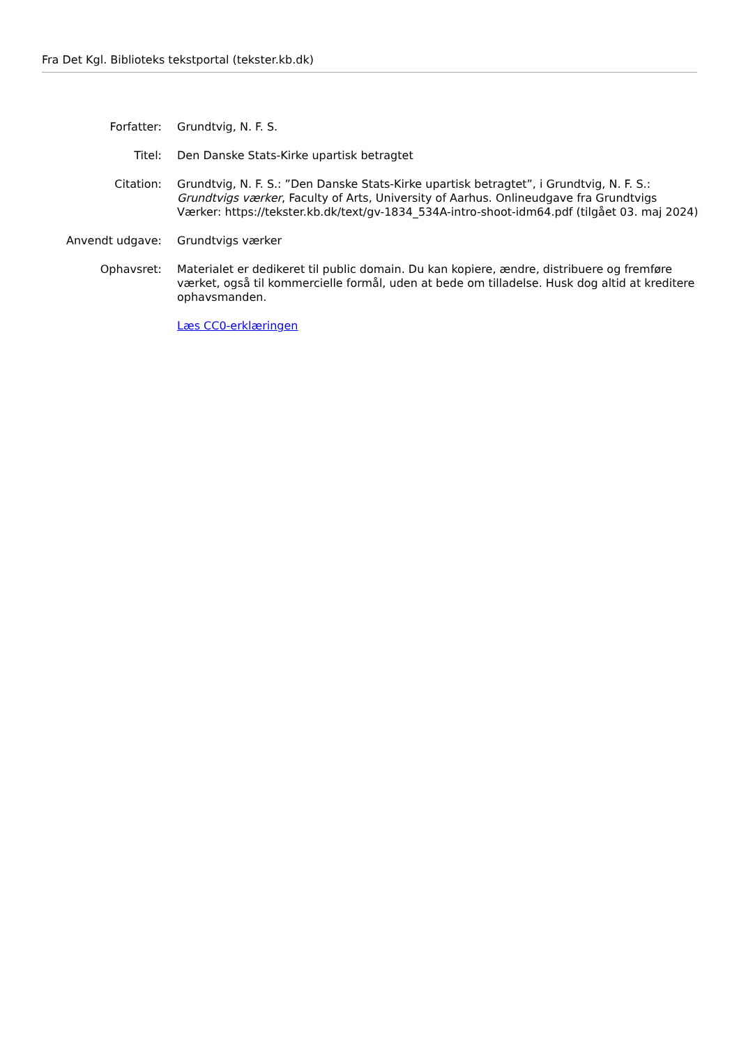Fra Det Kgl. Biblioteks tekstportal (tekster.kb.dk)
| Forfatter: | Grundtvig, N. F. S. |
| Titel: | Den Danske Stats-Kirke upartisk betragtet |
| Citation: | Grundtvig, N. F. S.: ”Den Danske Stats-Kirke upartisk betragtet”, i Grundtvig, N. F. S.: Grundtvigs værker , Faculty of Arts, University of Aarhus. Onlineudgave fra Grundtvigs Værker: https://tekster.kb.dk/text/gv-1834_534A-intro-shoot-idm64.pdf (tilgået 03. maj 2024) |
| Anvendt udgave: | Grundtvigs værker |
| Ophavsret: | Materialet er dedikeret til public domain. Du kan kopiere, ændre, distribuere og fremføre værket, også til kommercielle formål, uden at bede om tilladelse. Husk dog altid at kreditere ophavsmanden. |
| | Læs CC0-erklæringen |